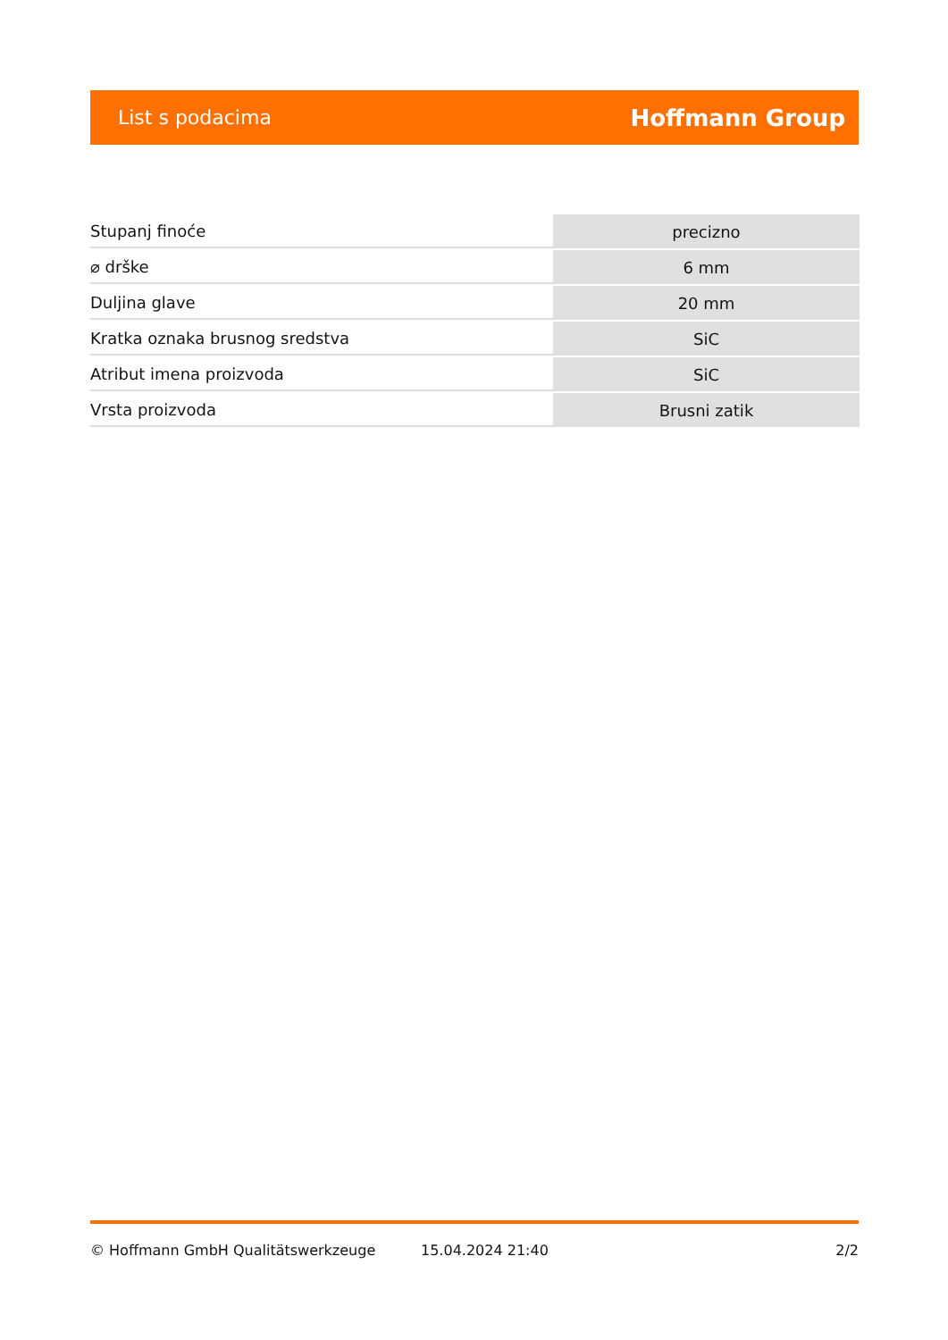List s podacima Hoffmann Group
| Stupanj finoće | precizno |
| ⌀ drške | 6 mm |
| Duljina glave | 20 mm |
| Kratka oznaka brusnog sredstva | SiC |
| Atribut imena proizvoda | SiC |
| Vrsta proizvoda | Brusni zatik |
© Hoffmann GmbH Qualitätswerkzeuge 15.04.2024 21:40 2/2